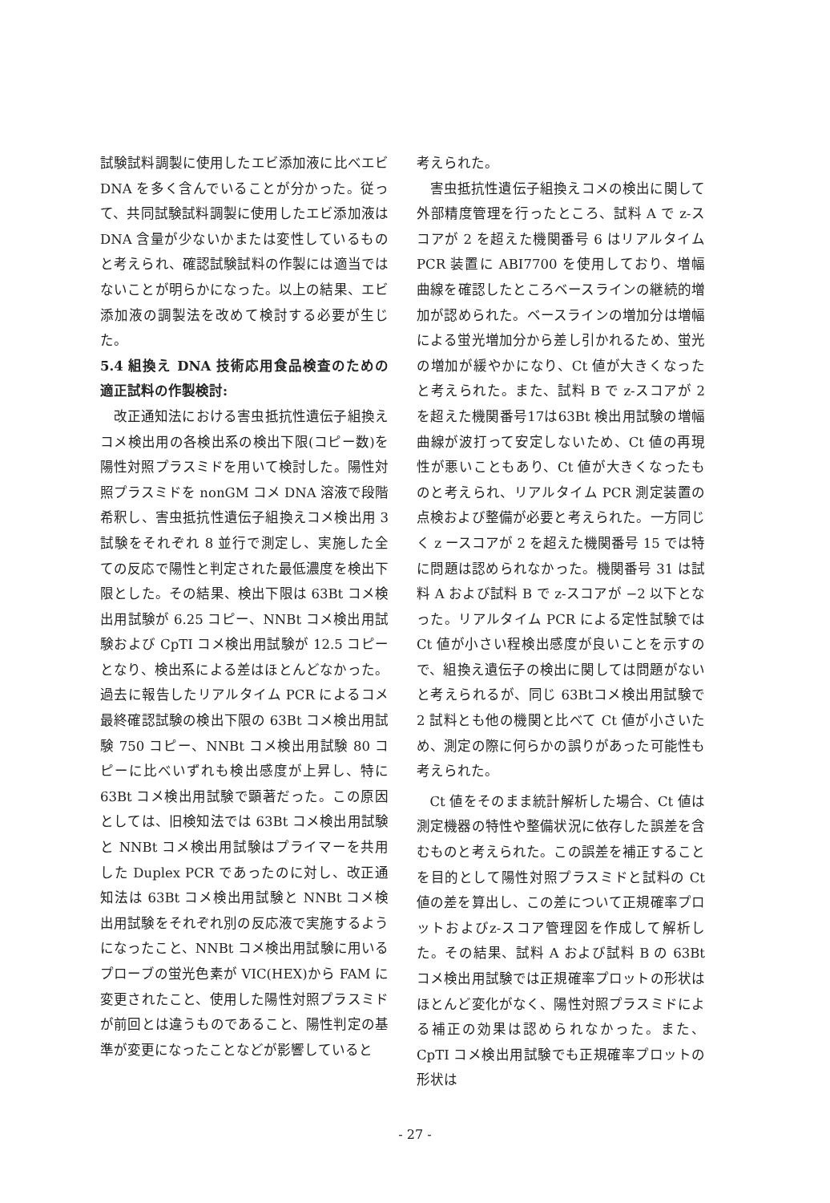試験試料調製に使用したエビ添加液に比べエビ DNA を多く含んでいることが分かった。従って、共同試験試料調製に使用したエビ添加液はDNA 含量が少ないかまたは変性しているものと考えられ、確認試験試料の作製には適当ではないことが明らかになった。以上の結果、エビ添加液の調製法を改めて検討する必要が生じた。
5.4 組換え DNA 技術応用食品検査のための適正試料の作製検討:
改正通知法における害虫抵抗性遺伝子組換えコメ検出用の各検出系の検出下限(コピー数)を陽性対照プラスミドを用いて検討した。陽性対照プラスミドを nonGM コメ DNA 溶液で段階希釈し、害虫抵抗性遺伝子組換えコメ検出用 3 試験をそれぞれ 8 並行で測定し、実施した全ての反応で陽性と判定された最低濃度を検出下限とした。その結果、検出下限は 63Bt コメ検出用試験が 6.25 コピー、NNBt コメ検出用試験および CpTI コメ検出用試験が 12.5 コピーとなり、検出系による差はほとんどなかった。過去に報告したリアルタイム PCR によるコメ最終確認試験の検出下限の 63Bt コメ検出用試験 750 コピー、NNBt コメ検出用試験 80 コピーに比べいずれも検出感度が上昇し、特に 63Bt コメ検出用試験で顕著だった。この原因としては、旧検知法では 63Bt コメ検出用試験と NNBt コメ検出用試験はプライマーを共用した Duplex PCR であったのに対し、改正通知法は 63Bt コメ検出用試験と NNBt コメ検出用試験をそれぞれ別の反応液で実施するようになったこと、NNBt コメ検出用試験に用いるプローブの蛍光色素が VIC(HEX)から FAM に変更されたこと、使用した陽性対照プラスミドが前回とは違うものであること、陽性判定の基準が変更になったことなどが影響していると
考えられた。
害虫抵抗性遺伝子組換えコメの検出に関して外部精度管理を行ったところ、試料 A で z-スコアが 2 を超えた機関番号 6 はリアルタイム PCR 装置に ABI7700 を使用しており、増幅曲線を確認したところベースラインの継続的増加が認められた。ベースラインの増加分は増幅による蛍光増加分から差し引かれるため、蛍光の増加が緩やかになり、Ct 値が大きくなったと考えられた。また、試料 B で z-スコアが 2 を超えた機関番号17は63Bt 検出用試験の増幅曲線が波打って安定しないため、Ct 値の再現性が悪いこともあり、Ct 値が大きくなったものと考えられ、リアルタイム PCR 測定装置の点検および整備が必要と考えられた。一方同じく z ースコアが 2 を超えた機関番号 15 では特に問題は認められなかった。機関番号 31 は試料 A および試料 B で z-スコアが −2 以下となった。リアルタイム PCR による定性試験では Ct 値が小さい程検出感度が良いことを示すので、組換え遺伝子の検出に関しては問題がないと考えられるが、同じ 63Btコメ検出用試験で 2 試料とも他の機関と比べて Ct 値が小さいため、測定の際に何らかの誤りがあった可能性も考えられた。
Ct 値をそのまま統計解析した場合、Ct 値は測定機器の特性や整備状況に依存した誤差を含むものと考えられた。この誤差を補正することを目的として陽性対照プラスミドと試料の Ct 値の差を算出し、この差について正規確率プロットおよびz-スコア管理図を作成して解析した。その結果、試料 A および試料 B の 63Bt コメ検出用試験では正規確率プロットの形状はほとんど変化がなく、陽性対照プラスミドによる補正の効果は認められなかった。また、CpTI コメ検出用試験でも正規確率プロットの形状は
- 27 -